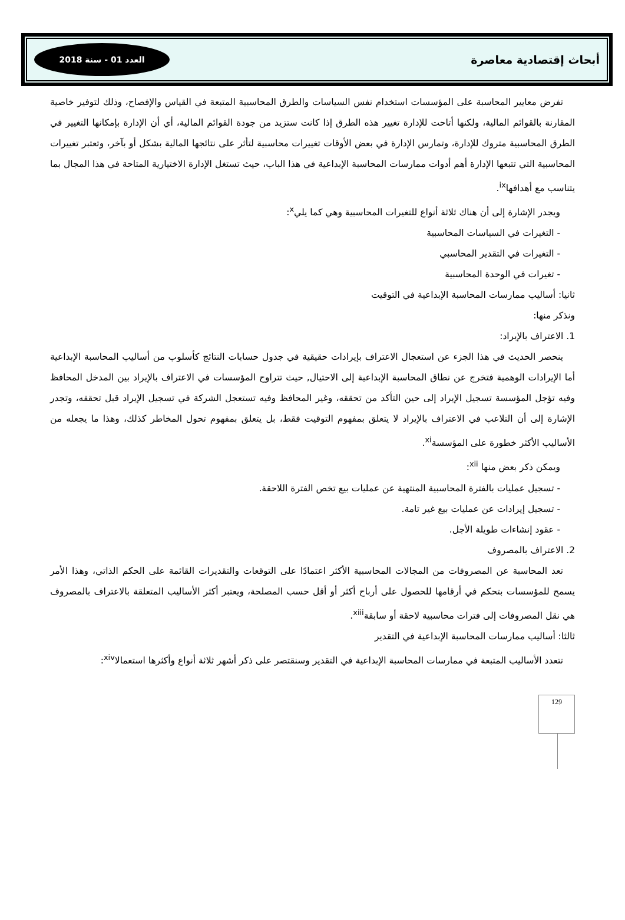أبحاث إقتصادية معاصرة
العدد 01 - سنة 2018
تفرض معايير المحاسبة على المؤسسات استخدام نفس السياسات والطرق المحاسبية المتبعة في القياس والإفصاح، وذلك لتوفير خاصية المقارنة بالقوائم المالية، ولكنها أتاحت للإدارة تغيير هذه الطرق إذا كانت ستزيد من جودة القوائم المالية، أي أن الإدارة بإمكانها التغيير في الطرق المحاسبية متروك للإدارة، وتمارس الإدارة في بعض الأوقات تغييرات محاسبية لتأثر على نتائجها المالية بشكل أو بآخر، وتعتبر تغييرات المحاسبية التي تتبعها الإدارة أهم أدوات ممارسات المحاسبة الإبداعية في هذا الباب، حيث تستغل الإدارة الاختيارية المتاحة في هذا المجال بما يتناسب مع أهدافها<sup>ix</sup>.
ويجدر الإشارة إلى أن هناك ثلاثة أنواع للتغيرات المحاسبية وهي كما يلي<sup>x</sup>:
- التغيرات في السياسات المحاسبية
- التغيرات في التقدير المحاسبي
- تغيرات في الوحدة المحاسبية
ثانيا: أساليب ممارسات المحاسبة الإبداعية في التوقيت
ونذكر منها:
1. الاعتراف بالإيراد:
ينحصر الحديث في هذا الجزء عن استعجال الاعتراف بإيرادات حقيقية في جدول حسابات النتائج كأسلوب من أساليب المحاسبة الإبداعية أما الإيرادات الوهمية فتخرج عن نطاق المحاسبة الإبداعية إلى الاحتيال, حيث تتراوح المؤسسات في الاعتراف بالإيراد بين المدخل المحافظ وفيه تؤجل المؤسسة تسجيل الإيراد إلى حين التأكد من تحققه، وغير المحافظ وفيه تستعجل الشركة في تسجيل الإيراد قبل تحققه، وتجدر الإشارة إلى أن التلاعب في الاعتراف بالإيراد لا يتعلق بمفهوم التوقيت فقط، بل يتعلق بمفهوم تحول المخاطر كذلك، وهذا ما يجعله من الأساليب الأكثر خطورة على المؤسسة<sup>xi</sup>.
ويمكن ذكر بعض منها <sup>xii</sup>:
- تسجيل عمليات بالفترة المحاسبية المنتهية عن عمليات بيع تخص الفترة اللاحقة.
- تسجيل إيرادات عن عمليات بيع غير تامة.
- عقود إنشاءات طويلة الأجل.
2. الاعتراف بالمصروف
تعد المحاسبة عن المصروفات من المجالات المحاسبية الأكثر اعتمادًا على التوقعات والتقديرات القائمة على الحكم الذاتي، وهذا الأمر يسمح للمؤسسات بتحكم في أرقامها للحصول على أرباح أكثر أو أقل حسب المصلحة، ويعتبر أكثر الأساليب المتعلقة بالاعتراف بالمصروف هي نقل المصروفات إلى فترات محاسبية لاحقة أو سابقة<sup>xiii</sup>.
ثالثا: أساليب ممارسات المحاسبة الإبداعية في التقدير
تتعدد الأساليب المتبعة في ممارسات المحاسبة الإبداعية في التقدير وسنقتصر على ذكر أشهر ثلاثة أنواع وأكثرها استعمالا<sup>xiv</sup>:
129